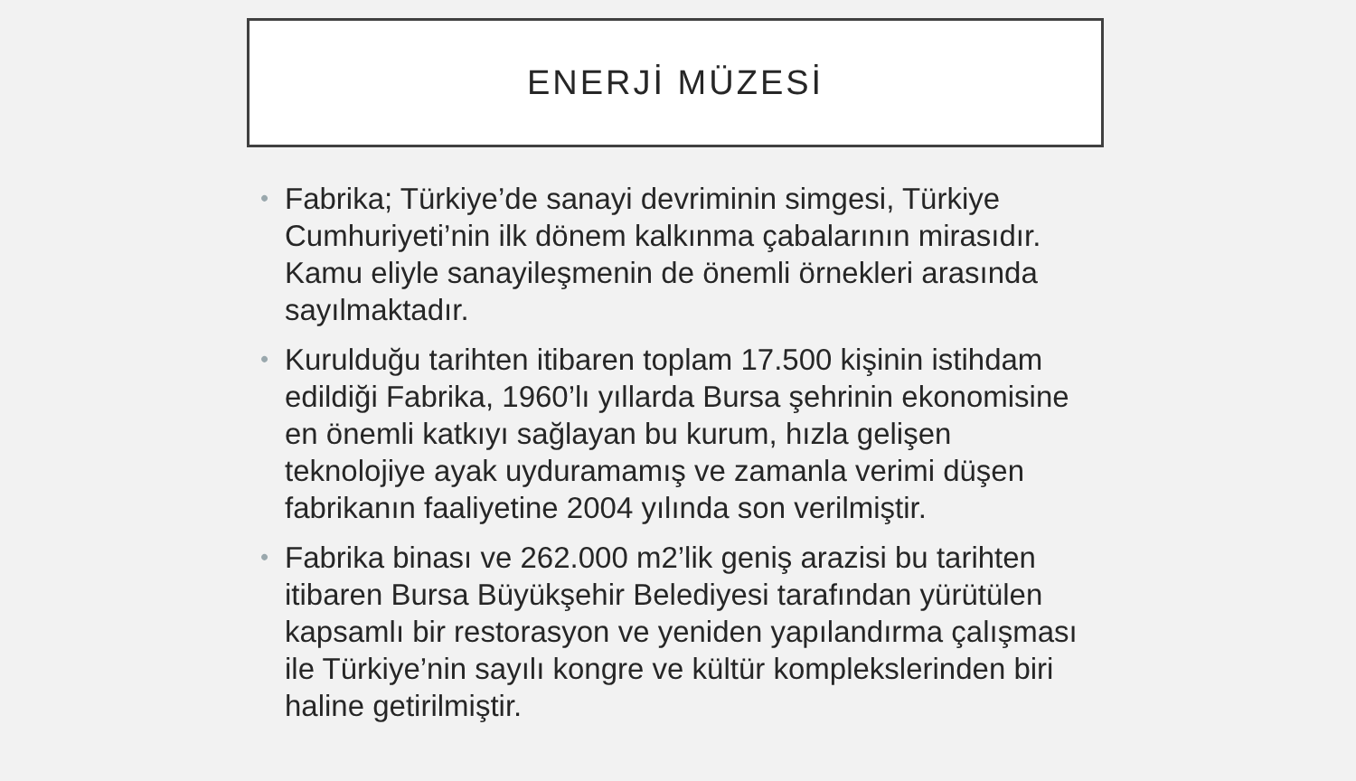ENERJİ MÜZESİ
• Fabrika; Türkiye’de sanayi devriminin simgesi, Türkiye Cumhuriyeti’nin ilk dönem kalkınma çabalarının mirasıdır. Kamu eliyle sanayileşmenin de önemli örnekleri arasında sayılmaktadır.
• Kurulduğu tarihten itibaren toplam 17.500 kişinin istihdam edildiği Fabrika, 1960’lı yıllarda Bursa şehrinin ekonomisine en önemli katkıyı sağlayan bu kurum, hızla gelişen teknolojiye ayak uyduramamış ve zamanla verimi düşen fabrikanın faaliyetine 2004 yılında son verilmiştir.
• Fabrika binası ve 262.000 m2’lik geniş arazisi bu tarihten itibaren Bursa Büyükşehir Belediyesi tarafından yürütülen kapsamlı bir restorasyon ve yeniden yapılandırma çalışması ile Türkiye’nin sayılı kongre ve kültür komplekslerinden biri haline getirilmiştir.